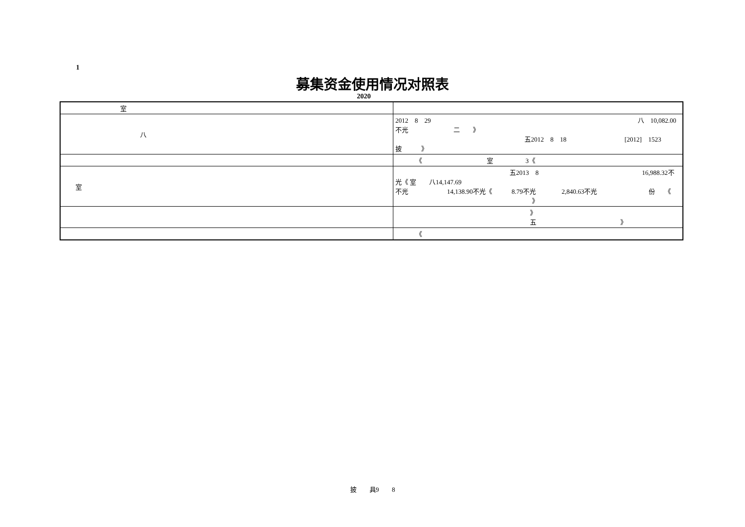1
募集资金使用情况对照表
2020
| 室 | |
| 八 | 2012 8 29 八 10,082.00不光 二 》 五2012 8 18 [2012] 1523 披 》 |
| | 《 室 3《 |
| 室 | 五2013 8 16,988.32不光《 室 八14,147.69 不光 14,138.90不光《 8.79不光 2,840.63不光 份 《 》 |
| | 》 五 》 |
| | 《 |
披　　具9　　8